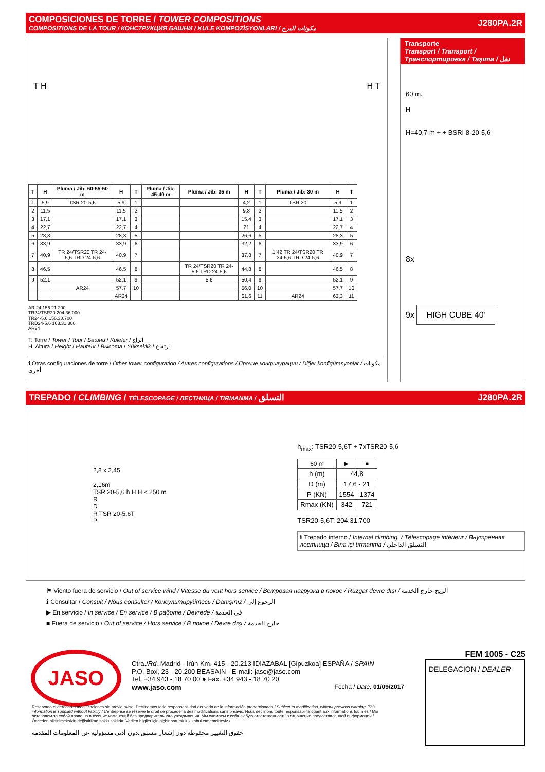COMPOSICIONES DE TORRE / TOWER COMPOSITIONS
COMPOSITIONS DE LA TOUR / КОНСТРУКЦИЯ БАШНИ / KULE KOMPOZİSYONLARI / مكونات البرج
J280PA.2R
T H H T
| T | H | Pluma / Jib: 60-55-50 m | H | T | Pluma / Jib: 45-40 m | Pluma / Jib: 35 m | H | T | Pluma / Jib: 30 m | H | T |
| --- | --- | --- | --- | --- | --- | --- | --- | --- | --- | --- | --- |
| 1 | 5,9 | TSR 20-5,6 | 5,9 | 1 | | | 4,2 | 1 | TSR 20 | 5,9 | 1 |
| 2 | 11,5 | | 11,5 | 2 | | | 9,8 | 2 | | 11,5 | 2 |
| 3 | 17,1 | | 17,1 | 3 | | | 15,4 | 3 | | 17,1 | 3 |
| 4 | 22,7 | | 22,7 | 4 | | | 21 | 4 | | 22,7 | 4 |
| 5 | 28,3 | | 28,3 | 5 | | | 26,6 | 5 | | 28,3 | 5 |
| 6 | 33,9 | | 33,9 | 6 | | | 32,2 | 6 | | 33,9 | 6 |
| 7 | 40,9 | TR 24/TSR20 TR 24-5,6 TRD 24-5,6 | 40,9 | 7 | | | 37,8 | 7 | 1,42 TR 24/TSR20 TR 24-5,6 TRD 24-5,6 | 40,9 | 7 |
| 8 | 46,5 | | 46,5 | 8 | | TR 24/TSR20 TR 24-5,6 TRD 24-5,6 | 44,8 | 8 | | 46,5 | 8 |
| 9 | 52,1 | | 52,1 | 9 | | 5,6 | 50,4 | 9 | | 52,1 | 9 |
| | | AR24 | 57,7 | 10 | | | 56,0 | 10 | | 57,7 | 10 |
| | | | AR24 | | | | 61,6 | 11 | AR24 | 63,3 | 11 |
AR 24 156.21.200
TR24/TSR20 204.36.000
TR24-5,6 156.30.700
TRD24-5,6 163.31.300
AR24
T: Torre / Tower / Tour / Башни / Kuleler / ابراج
H: Altura / Height / Hauteur / Высота / Yükseklik / ارتفاع
ℹ Otras configuraciones de torre / Other tower configuration / Autres configurations / Прочие конфигурации / Diğer konfigürasyonlar / مكونات أخرى
Transporte
Transport / Transport / Транспортировка / Taşıma / نقل
60 m.
H
H=40,7 m + + BSRI 8-20-5,6
8x
9x HIGH CUBE 40'
TREPADO / CLIMBING / TÉLESCOPAGE / ЛЕСТНИЦА / TIRMANMA / التسلق
J280PA.2R
2,8 x 2,45
2,16m
TSR 20-5,6 h H H < 250 m
R
D
R TSR 20-5,6T
P
h<sub>max</sub>: TSR20-5,6T + 7xTSR20-5,6
| 60 m | ▶ | ■ |
| h (m) | 44,8 | |
| D (m) | 17,6 - 21 | |
| P (KN) | 1554 | 1374 |
| Rmax (KN) | 342 | 721 |
TSR20-5,6T: 204.31.700
ℹ Trepado interno / Internal climbing. / Télescopage intérieur / Внутренняя лестница / Bina içi tırmanma / التسلق الداخلي
⚑ Viento fuera de servicio / Out of service wind / Vitesse du vent hors service / Ветровая нагрузка в покое / Rüzgar devre dışı / الريح خارج الخدمة
ℹ Consultar / Consult / Nous consulter / Консультируйтесь / Danışınız / الرجوع إلى
▶ En servicio / In service / En service / В работе / Devrede / في الخدمة
■ Fuera de servicio / Out of service / Hors service / В покое / Devre dışı / خارج الخدمة
JASO
Ctra./Rd. Madrid - Irún Km. 415 - 20.213 IDIAZABAL [Gipuzkoa] ESPAÑA / SPAIN
P.O. Box, 23 - 20.200 BEASAIN - E-mail: jaso@jaso.com
Tel. +34 943 - 18 70 00 ● Fax. +34 943 - 18 70 20
www.jaso.com Fecha / Date: 01/09/2017
FEM 1005 - C25
DELEGACION / DEALER
Reservado el derecho a modificaciones sin previo aviso. Declinamos toda responsabilidad derivada de la información proporcionada / Subject to modification, without previous warning. This information is supplied without liability / L'entreprise se réserve le droit de procéder à des modifications sans préavis. Nous déclinons toute responsabilité quant aux informations fournies / Мы оставляем за собой право на внесение изменений без предварительного уведомления. Мы снимаем с себя любую ответственность в отношении предоставленной информации / Önceden bildirilmeksizin değiştirilme hakkı saklıdır. Verilen bilgiler için hiçbir sorumluluk kabul etmemekteyiz /
حقوق التغيير محفوظة دون إشعار مسبق .دون أدنى مسؤولية عن المعلومات المقدمة